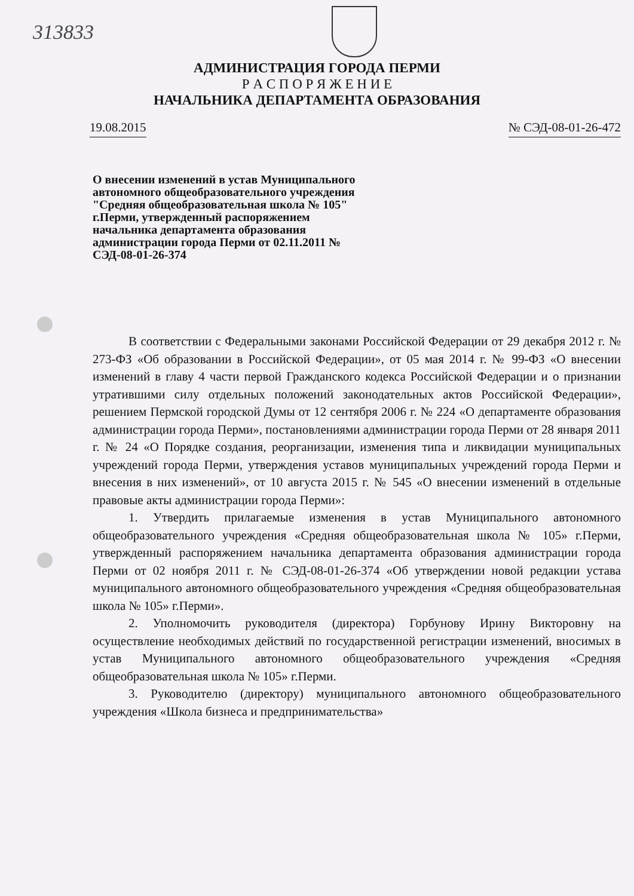313833
АДМИНИСТРАЦИЯ ГОРОДА ПЕРМИ
Р А С П О Р Я Ж Е Н И Е
НАЧАЛЬНИКА ДЕПАРТАМЕНТА ОБРАЗОВАНИЯ
19.08.2015 № СЭД-08-01-26-472
О внесении изменений в устав Муниципального автономного общеобразовательного учреждения "Средняя общеобразовательная школа № 105" г.Перми, утвержденный распоряжением начальника департамента образования администрации города Перми от 02.11.2011 № СЭД-08-01-26-374
В соответствии с Федеральными законами Российской Федерации от 29 декабря 2012 г. № 273-ФЗ «Об образовании в Российской Федерации», от 05 мая 2014 г. № 99-ФЗ «О внесении изменений в главу 4 части первой Гражданского кодекса Российской Федерации и о признании утратившими силу отдельных положений законодательных актов Российской Федерации», решением Пермской городской Думы от 12 сентября 2006 г. № 224 «О департаменте образования администрации города Перми», постановлениями администрации города Перми от 28 января 2011 г. № 24 «О Порядке создания, реорганизации, изменения типа и ликвидации муниципальных учреждений города Перми, утверждения уставов муниципальных учреждений города Перми и внесения в них изменений», от 10 августа 2015 г. № 545 «О внесении изменений в отдельные правовые акты администрации города Перми»:
1. Утвердить прилагаемые изменения в устав Муниципального автономного общеобразовательного учреждения «Средняя общеобразовательная школа № 105» г.Перми, утвержденный распоряжением начальника департамента образования администрации города Перми от 02 ноября 2011 г. № СЭД-08-01-26-374 «Об утверждении новой редакции устава муниципального автономного общеобразовательного учреждения «Средняя общеобразовательная школа № 105» г.Перми».
2. Уполномочить руководителя (директора) Горбунову Ирину Викторовну на осуществление необходимых действий по государственной регистрации изменений, вносимых в устав Муниципального автономного общеобразовательного учреждения «Средняя общеобразовательная школа № 105» г.Перми.
3. Руководителю (директору) муниципального автономного общеобразовательного учреждения «Школа бизнеса и предпринимательства»